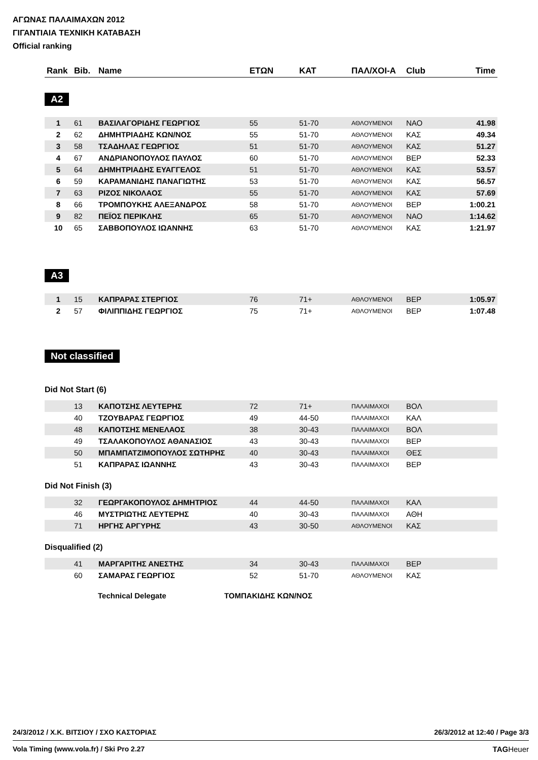ΑΓΩΝΑΣ ΠΑΛΑΙΜΑΧΩΝ 2012
ΓΙΓΑΝΤΙΑΙΑ ΤΕΧΝΙΚΗ ΚΑΤΑΒΑΣΗ
Official ranking
| Rank | Bib. | Name | ΕΤΩΝ | ΚΑΤ | ΠΑΛ/ΧΟΙ-Α | Club | Time |
| --- | --- | --- | --- | --- | --- | --- | --- |
A2
| 1 | 61 | ΒΑΣΙΛΑΓΟΡΙΔΗΣ ΓΕΩΡΓΙΟΣ | 55 | 51-70 | ΑΘΛΟΥΜΕΝΟΙ | ΝΑΟ | 41.98 |
| 2 | 62 | ΔΗΜΗΤΡΙΑΔΗΣ ΚΩΝ/ΝΟΣ | 55 | 51-70 | ΑΘΛΟΥΜΕΝΟΙ | ΚΑΣ | 49.34 |
| 3 | 58 | ΤΣΑΔΗΛΑΣ ΓΕΩΡΓΙΟΣ | 51 | 51-70 | ΑΘΛΟΥΜΕΝΟΙ | ΚΑΣ | 51.27 |
| 4 | 67 | ΑΝΔΡΙΑΝΟΠΟΥΛΟΣ ΠΑΥΛΟΣ | 60 | 51-70 | ΑΘΛΟΥΜΕΝΟΙ | ΒΕΡ | 52.33 |
| 5 | 64 | ΔΗΜΗΤΡΙΑΔΗΣ ΕΥΑΓΓΕΛΟΣ | 51 | 51-70 | ΑΘΛΟΥΜΕΝΟΙ | ΚΑΣ | 53.57 |
| 6 | 59 | ΚΑΡΑΜΑΝΙΔΗΣ ΠΑΝΑΓΙΩΤΗΣ | 53 | 51-70 | ΑΘΛΟΥΜΕΝΟΙ | ΚΑΣ | 56.57 |
| 7 | 63 | ΡΙΖΟΣ ΝΙΚΟΛΑΟΣ | 55 | 51-70 | ΑΘΛΟΥΜΕΝΟΙ | ΚΑΣ | 57.69 |
| 8 | 66 | ΤΡΟΜΠΟΥΚΗΣ ΑΛΕΞΑΝΔΡΟΣ | 58 | 51-70 | ΑΘΛΟΥΜΕΝΟΙ | ΒΕΡ | 1:00.21 |
| 9 | 82 | ΠΕΪΟΣ ΠΕΡΙΚΛΗΣ | 65 | 51-70 | ΑΘΛΟΥΜΕΝΟΙ | ΝΑΟ | 1:14.62 |
| 10 | 65 | ΣΑΒΒΟΠΟΥΛΟΣ ΙΩΑΝΝΗΣ | 63 | 51-70 | ΑΘΛΟΥΜΕΝΟΙ | ΚΑΣ | 1:21.97 |
A3
| 1 | 15 | ΚΑΠΡΑΡΑΣ ΣΤΕΡΓΙΟΣ | 76 | 71+ | ΑΘΛΟΥΜΕΝΟΙ | ΒΕΡ | 1:05.97 |
| 2 | 57 | ΦΙΛΙΠΠΙΔΗΣ ΓΕΩΡΓΙΟΣ | 75 | 71+ | ΑΘΛΟΥΜΕΝΟΙ | ΒΕΡ | 1:07.48 |
Not classified
Did Not Start (6)
| | 13 | ΚΑΠΟΤΣΗΣ ΛΕΥΤΕΡΗΣ | 72 | 71+ | ΠΑΛΑΙΜΑΧΟΙ | ΒΟΛ |
| | 40 | ΤΖΟΥΒΑΡΑΣ ΓΕΩΡΓΙΟΣ | 49 | 44-50 | ΠΑΛΑΙΜΑΧΟΙ | ΚΑΛ |
| | 48 | ΚΑΠΟΤΣΗΣ ΜΕΝΕΛΑΟΣ | 38 | 30-43 | ΠΑΛΑΙΜΑΧΟΙ | ΒΟΛ |
| | 49 | ΤΣΑΛΑΚΟΠΟΥΛΟΣ ΑΘΑΝΑΣΙΟΣ | 43 | 30-43 | ΠΑΛΑΙΜΑΧΟΙ | ΒΕΡ |
| | 50 | ΜΠΑΜΠΑΤΖΙΜΟΠΟΥΛΟΣ ΣΩΤΗΡΗΣ | 40 | 30-43 | ΠΑΛΑΙΜΑΧΟΙ | ΘΕΣ |
| | 51 | ΚΑΠΡΑΡΑΣ ΙΩΑΝΝΗΣ | 43 | 30-43 | ΠΑΛΑΙΜΑΧΟΙ | ΒΕΡ |
Did Not Finish (3)
| | 32 | ΓΕΩΡΓΑΚΟΠΟΥΛΟΣ ΔΗΜΗΤΡΙΟΣ | 44 | 44-50 | ΠΑΛΑΙΜΑΧΟΙ | ΚΑΛ |
| | 46 | ΜΥΣΤΡΙΩΤΗΣ ΛΕΥΤΕΡΗΣ | 40 | 30-43 | ΠΑΛΑΙΜΑΧΟΙ | ΑΘΗ |
| | 71 | ΗΡΓΗΣ ΑΡΓΥΡΗΣ | 43 | 30-50 | ΑΘΛΟΥΜΕΝΟΙ | ΚΑΣ |
Disqualified (2)
| | 41 | ΜΑΡΓΑΡΙΤΗΣ ΑΝΕΣΤΗΣ | 34 | 30-43 | ΠΑΛΑΙΜΑΧΟΙ | ΒΕΡ |
| | 60 | ΣΑΜΑΡΑΣ ΓΕΩΡΓΙΟΣ | 52 | 51-70 | ΑΘΛΟΥΜΕΝΟΙ | ΚΑΣ |
Technical Delegate ΤΟΜΠΑΚΙΔΗΣ ΚΩΝ/ΝΟΣ
24/3/2012 / Χ.Κ. ΒΙΤΣΙΟΥ / ΣΧΟ ΚΑΣΤΟΡΙΑΣ 26/3/2012 at 12:40 / Page 3/3
Vola Timing (www.vola.fr) / Ski Pro 2.27 TAGHeuer